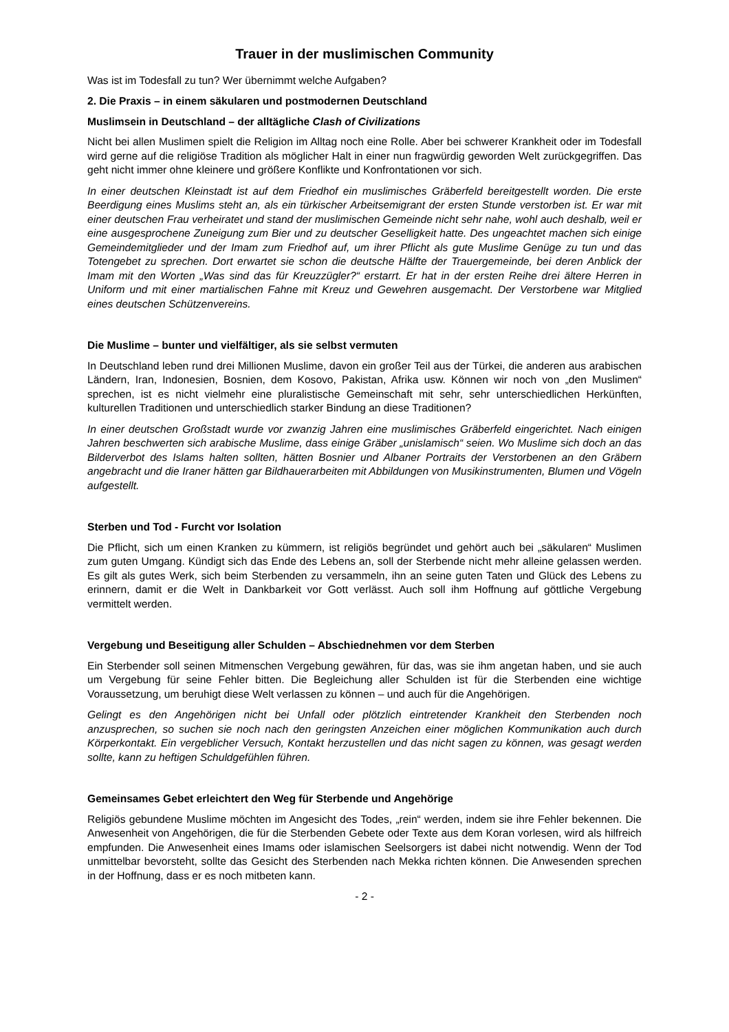Trauer in der muslimischen Community
Was ist im Todesfall zu tun? Wer übernimmt welche Aufgaben?
2. Die Praxis – in einem säkularen und postmodernen Deutschland
Muslimsein in Deutschland – der alltägliche Clash of Civilizations
Nicht bei allen Muslimen spielt die Religion im Alltag noch eine Rolle. Aber bei schwerer Krankheit oder im Todesfall wird gerne auf die religiöse Tradition als möglicher Halt in einer nun fragwürdig geworden Welt zurückgegriffen. Das geht nicht immer ohne kleinere und größere Konflikte und Konfrontationen vor sich.
In einer deutschen Kleinstadt ist auf dem Friedhof ein muslimisches Gräberfeld bereitgestellt worden. Die erste Beerdigung eines Muslims steht an, als ein türkischer Arbeitsemigrant der ersten Stunde verstorben ist. Er war mit einer deutschen Frau verheiratet und stand der muslimischen Gemeinde nicht sehr nahe, wohl auch deshalb, weil er eine ausgesprochene Zuneigung zum Bier und zu deutscher Geselligkeit hatte. Des ungeachtet machen sich einige Gemeindemitglieder und der Imam zum Friedhof auf, um ihrer Pflicht als gute Muslime Genüge zu tun und das Totengebet zu sprechen. Dort erwartet sie schon die deutsche Hälfte der Trauergemeinde, bei deren Anblick der Imam mit den Worten „Was sind das für Kreuzzügler?“ erstarrt. Er hat in der ersten Reihe drei ältere Herren in Uniform und mit einer martialischen Fahne mit Kreuz und Gewehren ausgemacht. Der Verstorbene war Mitglied eines deutschen Schützenvereins.
Die Muslime – bunter und vielfältiger, als sie selbst vermuten
In Deutschland leben rund drei Millionen Muslime, davon ein großer Teil aus der Türkei, die anderen aus arabischen Ländern, Iran, Indonesien, Bosnien, dem Kosovo, Pakistan, Afrika usw. Können wir noch von „den Muslimen“ sprechen, ist es nicht vielmehr eine pluralistische Gemeinschaft mit sehr, sehr unterschiedlichen Herkünften, kulturellen Traditionen und unterschiedlich starker Bindung an diese Traditionen?
In einer deutschen Großstadt wurde vor zwanzig Jahren eine muslimisches Gräberfeld eingerichtet. Nach einigen Jahren beschwerten sich arabische Muslime, dass einige Gräber „unislamisch“ seien. Wo Muslime sich doch an das Bilderverbot des Islams halten sollten, hätten Bosnier und Albaner Portraits der Verstorbenen an den Gräbern angebracht und die Iraner hätten gar Bildhauerarbeiten mit Abbildungen von Musikinstrumenten, Blumen und Vögeln aufgestellt.
Sterben und Tod - Furcht vor Isolation
Die Pflicht, sich um einen Kranken zu kümmern, ist religiös begründet und gehört auch bei „säkularen“ Muslimen zum guten Umgang. Kündigt sich das Ende des Lebens an, soll der Sterbende nicht mehr alleine gelassen werden. Es gilt als gutes Werk, sich beim Sterbenden zu versammeln, ihn an seine guten Taten und Glück des Lebens zu erinnern, damit er die Welt in Dankbarkeit vor Gott verlässt. Auch soll ihm Hoffnung auf göttliche Vergebung vermittelt werden.
Vergebung und Beseitigung aller Schulden – Abschiednehmen vor dem Sterben
Ein Sterbender soll seinen Mitmenschen Vergebung gewähren, für das, was sie ihm angetan haben, und sie auch um Vergebung für seine Fehler bitten. Die Begleichung aller Schulden ist für die Sterbenden eine wichtige Voraussetzung, um beruhigt diese Welt verlassen zu können – und auch für die Angehörigen.
Gelingt es den Angehörigen nicht bei Unfall oder plötzlich eintretender Krankheit den Sterbenden noch anzusprechen, so suchen sie noch nach den geringsten Anzeichen einer möglichen Kommunikation auch durch Körperkontakt. Ein vergeblicher Versuch, Kontakt herzustellen und das nicht sagen zu können, was gesagt werden sollte, kann zu heftigen Schuldgefühlen führen.
Gemeinsames Gebet erleichtert den Weg für Sterbende und Angehörige
Religiös gebundene Muslime möchten im Angesicht des Todes, „rein“ werden, indem sie ihre Fehler bekennen. Die Anwesenheit von Angehörigen, die für die Sterbenden Gebete oder Texte aus dem Koran vorlesen, wird als hilfreich empfunden. Die Anwesenheit eines Imams oder islamischen Seelsorgers ist dabei nicht notwendig. Wenn der Tod unmittelbar bevorsteht, sollte das Gesicht des Sterbenden nach Mekka richten können. Die Anwesenden sprechen in der Hoffnung, dass er es noch mitbeten kann.
- 2 -